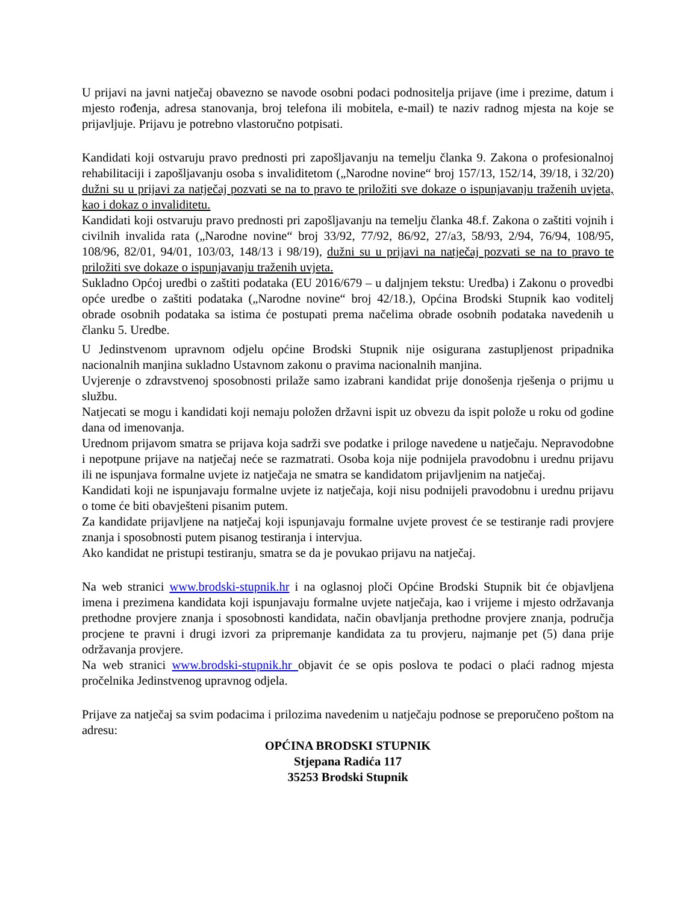U prijavi na javni natječaj obavezno se navode osobni podaci podnositelja prijave (ime i prezime, datum i mjesto rođenja, adresa stanovanja, broj telefona ili mobitela, e-mail) te naziv radnog mjesta na koje se prijavljuje. Prijavu je potrebno vlastoručno potpisati.
Kandidati koji ostvaruju pravo prednosti pri zapošljavanju na temelju članka 9. Zakona o profesionalnoj rehabilitaciji i zapošljavanju osoba s invaliditetom („Narodne novine“ broj 157/13, 152/14, 39/18, i 32/20) dužni su u prijavi za natječaj pozvati se na to pravo te priložiti sve dokaze o ispunjavanju traženih uvjeta, kao i dokaz o invaliditetu.
Kandidati koji ostvaruju pravo prednosti pri zapošljavanju na temelju članka 48.f. Zakona o zaštiti vojnih i civilnih invalida rata („Narodne novine“ broj 33/92, 77/92, 86/92, 27/a3, 58/93, 2/94, 76/94, 108/95, 108/96, 82/01, 94/01, 103/03, 148/13 i 98/19), dužni su u prijavi na natječaj pozvati se na to pravo te priložiti sve dokaze o ispunjavanju traženih uvjeta.
Sukladno Općoj uredbi o zaštiti podataka (EU 2016/679 – u daljnjem tekstu: Uredba) i Zakonu o provedbi opće uredbe o zaštiti podataka („Narodne novine“ broj 42/18.), Općina Brodski Stupnik kao voditelj obrade osobnih podataka sa istima će postupati prema načelima obrade osobnih podataka navedenih u članku 5. Uredbe.
U Jedinstvenom upravnom odjelu općine Brodski Stupnik nije osigurana zastupljenost pripadnika nacionalnih manjina sukladno Ustavnom zakonu o pravima nacionalnih manjina.
Uvjerenje o zdravstvenoj sposobnosti prilaže samo izabrani kandidat prije donošenja rješenja o prijmu u službu.
Natjecati se mogu i kandidati koji nemaju položen državni ispit uz obvezu da ispit polože u roku od godine dana od imenovanja.
Urednom prijavom smatra se prijava koja sadrži sve podatke i priloge navedene u natječaju. Nepravodobne i nepotpune prijave na natječaj neće se razmatrati. Osoba koja nije podnijela pravodobnu i urednu prijavu ili ne ispunjava formalne uvjete iz natječaja ne smatra se kandidatom prijavljenim na natječaj.
Kandidati koji ne ispunjavaju formalne uvjete iz natječaja, koji nisu podnijeli pravodobnu i urednu prijavu o tome će biti obavješteni pisanim putem.
Za kandidate prijavljene na natječaj koji ispunjavaju formalne uvjete provest će se testiranje radi provjere znanja i sposobnosti putem pisanog testiranja i intervjua.
Ako kandidat ne pristupi testiranju, smatra se da je povukao prijavu na natječaj.
Na web stranici www.brodski-stupnik.hr i na oglasnoj ploči Općine Brodski Stupnik bit će objavljena imena i prezimena kandidata koji ispunjavaju formalne uvjete natječaja, kao i vrijeme i mjesto održavanja prethodne provjere znanja i sposobnosti kandidata, način obavljanja prethodne provjere znanja, područja procjene te pravni i drugi izvori za pripremanje kandidata za tu provjeru, najmanje pet (5) dana prije održavanja provjere.
Na web stranici www.brodski-stupnik.hr objavit će se opis poslova te podaci o plaći radnog mjesta pročelnika Jedinstvenog upravnog odjela.
Prijave za natječaj sa svim podacima i prilozima navedenim u natječaju podnose se preporučeno poštom na adresu:
OPĆINA BRODSKI STUPNIK
Stjepana Radića 117
35253 Brodski Stupnik